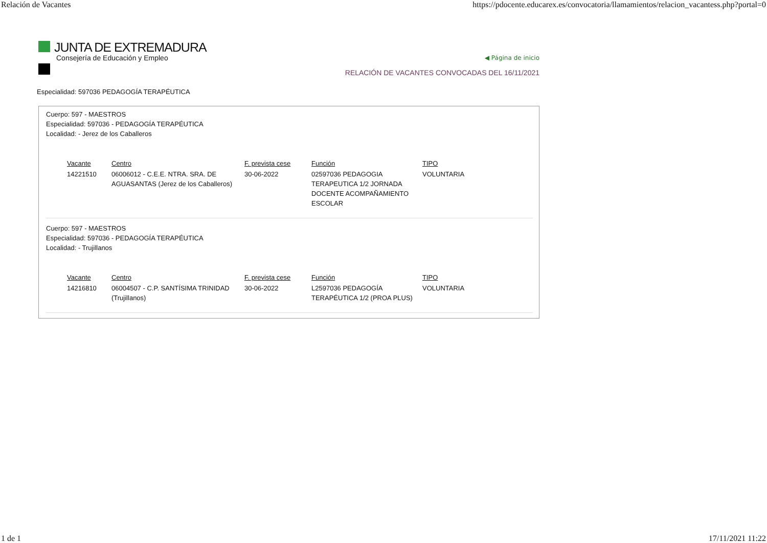Relación de Vacantes https://pdocente.educarex.es/convocatoria/llamamientos/relacion_vacantess.php?portal=0
JUNTA DE EXTREMADURA
Consejería de Educación y Empleo
◀ Página de inicio
RELACIÓN DE VACANTES CONVOCADAS DEL 16/11/2021
Especialidad: 597036 PEDAGOGÍA TERAPÉUTICA
Cuerpo: 597 - MAESTROS
Especialidad: 597036 - PEDAGOGÍA TERAPÉUTICA
Localidad: - Jerez de los Caballeros
| Vacante | Centro | F. prevista cese | Función | TIPO |
| --- | --- | --- | --- | --- |
| 14221510 | 06006012 - C.E.E. NTRA. SRA. DE AGUASANTAS (Jerez de los Caballeros) | 30-06-2022 | 02597036 PEDAGOGIA TERAPEUTICA 1/2 JORNADA DOCENTE ACOMPAÑAMIENTO ESCOLAR | VOLUNTARIA |
Cuerpo: 597 - MAESTROS
Especialidad: 597036 - PEDAGOGÍA TERAPÉUTICA
Localidad: - Trujillanos
| Vacante | Centro | F. prevista cese | Función | TIPO |
| --- | --- | --- | --- | --- |
| 14216810 | 06004507 - C.P. SANTÍSIMA TRINIDAD (Trujillanos) | 30-06-2022 | L2597036 PEDAGOGÍA TERAPÉUTICA 1/2 (PROA PLUS) | VOLUNTARIA |
1 de 1 17/11/2021 11:22